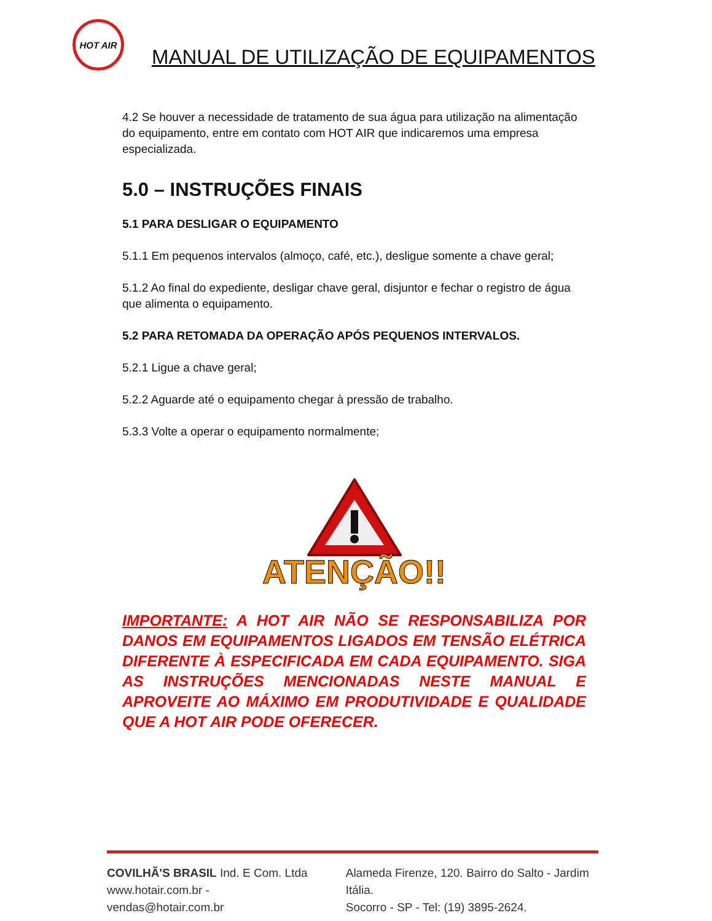HOT AIR
MANUAL DE UTILIZAÇÃO DE EQUIPAMENTOS
4.2 Se houver a necessidade de tratamento de sua água para utilização na alimentação do equipamento, entre em contato com HOT AIR que indicaremos uma empresa especializada.
5.0 – INSTRUÇÕES FINAIS
5.1 PARA DESLIGAR O EQUIPAMENTO
5.1.1 Em pequenos intervalos (almoço, café, etc.), desligue somente a chave geral;
5.1.2 Ao final do expediente, desligar chave geral, disjuntor e fechar o registro de água que alimenta o equipamento.
5.2 PARA RETOMADA DA OPERAÇÃO APÓS PEQUENOS INTERVALOS.
5.2.1 Ligue a chave geral;
5.2.2 Aguarde até o equipamento chegar à pressão de trabalho.
5.3.3 Volte a operar o equipamento normalmente;
ATENÇÃO!!
IMPORTANTE: A HOT AIR NÃO SE RESPONSABILIZA POR DANOS EM EQUIPAMENTOS LIGADOS EM TENSÃO ELÉTRICA DIFERENTE À ESPECIFICADA EM CADA EQUIPAMENTO. SIGA AS INSTRUÇÕES MENCIONADAS NESTE MANUAL E APROVEITE AO MÁXIMO EM PRODUTIVIDADE E QUALIDADE QUE A HOT AIR PODE OFERECER.
COVILHÃ'S BRASIL Ind. E Com. Ltda
www.hotair.com.br - vendas@hotair.com.br
Alameda Firenze, 120. Bairro do Salto - Jardim Itália.
Socorro - SP - Tel: (19) 3895-2624.